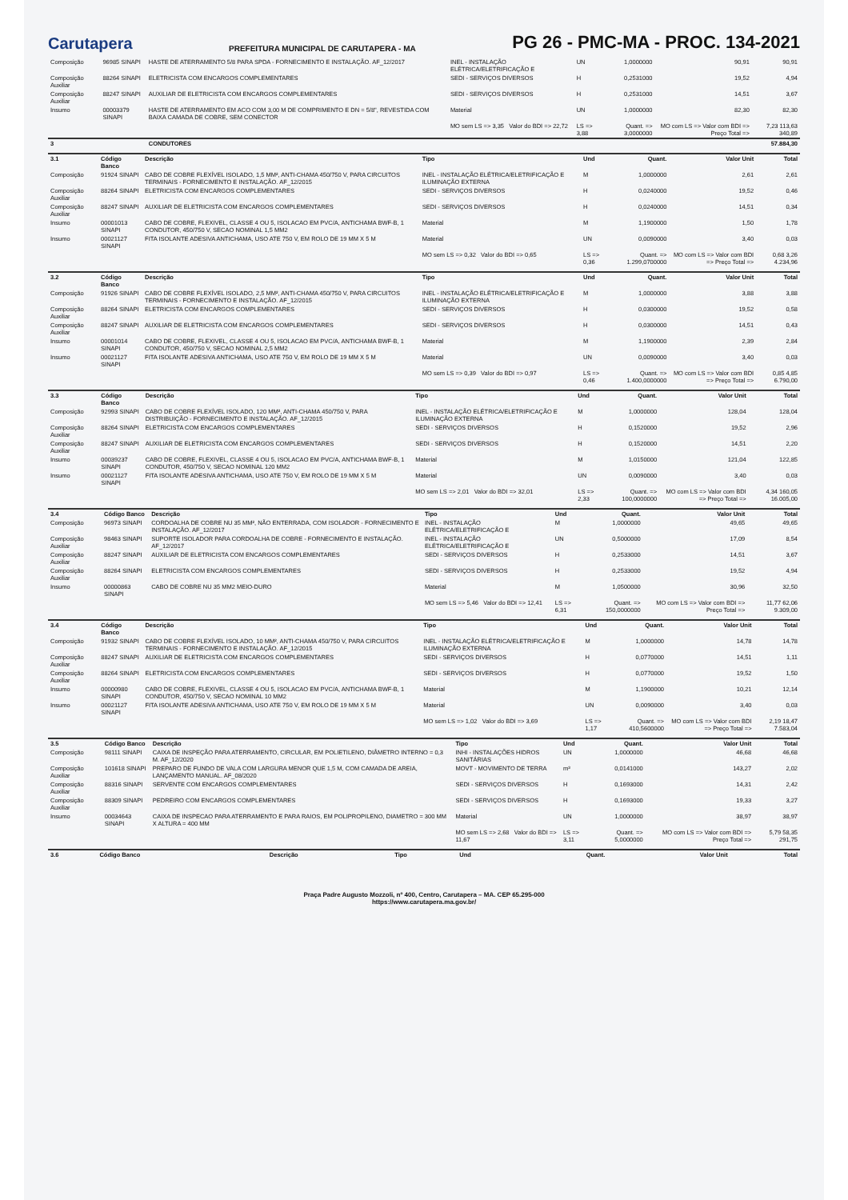Carutapera
PREFEITURA MUNICIPAL DE CARUTAPERA - MA
PG 26 - PMC-MA - PROC. 134-2021
| Composição | 96985 SINAPI | HASTE DE ATERRAMENTO 5/8 PARA SPDA - FORNECIMENTO E INSTALAÇÃO. AF_12/2017 | INEL - INSTALAÇÃO ELÉTRICA/ELETRIFICAÇÃO E | UN | 1,0000000 | 90,91 | 90,91 |
| Composição Auxiliar | 88264 SINAPI | ELETRICISTA COM ENCARGOS COMPLEMENTARES | SEDI - SERVIÇOS DIVERSOS | H | 0,2531000 | 19,52 | 4,94 |
| Composição Auxiliar | 88247 SINAPI | AUXILIAR DE ELETRICISTA COM ENCARGOS COMPLEMENTARES | SEDI - SERVIÇOS DIVERSOS | H | 0,2531000 | 14,51 | 3,67 |
| Insumo | 00003379 SINAPI | HASTE DE ATERRAMENTO EM ACO COM 3,00 M DE COMPRIMENTO E DN = 5/8", REVESTIDA COM BAIXA CAMADA DE COBRE, SEM CONECTOR | Material | UN | 1,0000000 | 82,30 | 82,30 |
| | | | MO sem LS => 3,35 Valor do BDI => 22,72 | LS => 3,88 | Quant. => 3,0000000 | MO com LS => Valor com BDI => Preço Total => | 7,23 113,63 340,89 |
| 3 | | CONDUTORES | | | | | 57.884,30 |
| 3.1 | Código Banco | Descrição | Tipo | Und | Quant. | Valor Unit | Total |
| --- | --- | --- | --- | --- | --- | --- | --- |
| Composição | 91924 SINAPI | CABO DE COBRE FLEXÍVEL ISOLADO, 1,5 MM², ANTI-CHAMA 450/750 V, PARA CIRCUITOS TERMINAIS - FORNECIMENTO E INSTALAÇÃO. AF_12/2015 | INEL - INSTALAÇÃO ELÉTRICA/ELETRIFICAÇÃO E ILUMINAÇÃO EXTERNA | M | 1,0000000 | 2,61 | 2,61 |
| Composição Auxiliar | 88264 SINAPI | ELETRICISTA COM ENCARGOS COMPLEMENTARES | SEDI - SERVIÇOS DIVERSOS | H | 0,0240000 | 19,52 | 0,46 |
| Composição Auxiliar | 88247 SINAPI | AUXILIAR DE ELETRICISTA COM ENCARGOS COMPLEMENTARES | SEDI - SERVIÇOS DIVERSOS | H | 0,0240000 | 14,51 | 0,34 |
| Insumo | 00001013 SINAPI | CABO DE COBRE, FLEXIVEL, CLASSE 4 OU 5, ISOLACAO EM PVC/A, ANTICHAMA BWF-B, 1 CONDUTOR, 450/750 V, SECAO NOMINAL 1,5 MM2 | Material | M | 1,1900000 | 1,50 | 1,78 |
| Insumo | 00021127 SINAPI | FITA ISOLANTE ADESIVA ANTICHAMA, USO ATE 750 V, EM ROLO DE 19 MM X 5 M | Material | UN | 0,0090000 | 3,40 | 0,03 |
| | | | MO sem LS => 0,32 Valor do BDI => 0,65 | LS => 0,36 | Quant. => 1.299,0700000 | MO com LS => Valor com BDI => Preço Total => | 0,68 3,26 4.234,96 |
| 3.2 | Código Banco | Descrição | Tipo | Und | Quant. | Valor Unit | Total |
| --- | --- | --- | --- | --- | --- | --- | --- |
| Composição | 91926 SINAPI | CABO DE COBRE FLEXÍVEL ISOLADO, 2,5 MM², ANTI-CHAMA 450/750 V, PARA CIRCUITOS TERMINAIS - FORNECIMENTO E INSTALAÇÃO. AF_12/2015 | INEL - INSTALAÇÃO ELÉTRICA/ELETRIFICAÇÃO E ILUMINAÇÃO EXTERNA | M | 1,0000000 | 3,88 | 3,88 |
| Composição Auxiliar | 88264 SINAPI | ELETRICISTA COM ENCARGOS COMPLEMENTARES | SEDI - SERVIÇOS DIVERSOS | H | 0,0300000 | 19,52 | 0,58 |
| Composição Auxiliar | 88247 SINAPI | AUXILIAR DE ELETRICISTA COM ENCARGOS COMPLEMENTARES | SEDI - SERVIÇOS DIVERSOS | H | 0,0300000 | 14,51 | 0,43 |
| Insumo | 00001014 SINAPI | CABO DE COBRE, FLEXIVEL, CLASSE 4 OU 5, ISOLACAO EM PVC/A, ANTICHAMA BWF-B, 1 CONDUTOR, 450/750 V, SECAO NOMINAL 2,5 MM2 | Material | M | 1,1900000 | 2,39 | 2,84 |
| Insumo | 00021127 SINAPI | FITA ISOLANTE ADESIVA ANTICHAMA, USO ATE 750 V, EM ROLO DE 19 MM X 5 M | Material | UN | 0,0090000 | 3,40 | 0,03 |
| | | | MO sem LS => 0,39 Valor do BDI => 0,97 | LS => 0,46 | Quant. => 1.400,0000000 | MO com LS => Valor com BDI => Preço Total => | 0,85 4,85 6.790,00 |
| 3.3 | Código Banco | Descrição | Tipo | Und | Quant. | Valor Unit | Total |
| --- | --- | --- | --- | --- | --- | --- | --- |
| Composição | 92993 SINAPI | CABO DE COBRE FLEXÍVEL ISOLADO, 120 MM², ANTI-CHAMA 450/750 V, PARA DISTRIBUIÇÃO - FORNECIMENTO E INSTALAÇÃO. AF_12/2015 | INEL - INSTALAÇÃO ELÉTRICA/ELETRIFICAÇÃO E ILUMINAÇÃO EXTERNA | M | 1,0000000 | 128,04 | 128,04 |
| Composição Auxiliar | 88264 SINAPI | ELETRICISTA COM ENCARGOS COMPLEMENTARES | SEDI - SERVIÇOS DIVERSOS | H | 0,1520000 | 19,52 | 2,96 |
| Composição Auxiliar | 88247 SINAPI | AUXILIAR DE ELETRICISTA COM ENCARGOS COMPLEMENTARES | SEDI - SERVIÇOS DIVERSOS | H | 0,1520000 | 14,51 | 2,20 |
| Insumo | 00039237 SINAPI | CABO DE COBRE, FLEXIVEL, CLASSE 4 OU 5, ISOLACAO EM PVC/A, ANTICHAMA BWF-B, 1 CONDUTOR, 450/750 V, SECAO NOMINAL 120 MM2 | Material | M | 1,0150000 | 121,04 | 122,85 |
| Insumo | 00021127 SINAPI | FITA ISOLANTE ADESIVA ANTICHAMA, USO ATE 750 V, EM ROLO DE 19 MM X 5 M | Material | UN | 0,0090000 | 3,40 | 0,03 |
| | | | MO sem LS => 2,01 Valor do BDI => 32,01 | LS => 2,33 | Quant. => 100,0000000 | MO com LS => Valor com BDI => Preço Total => | 4,34 160,05 16.005,00 |
| 3.4 | Código Banco | Descrição | Tipo | Und | Quant. | Valor Unit | Total |
| --- | --- | --- | --- | --- | --- | --- | --- |
| Composição | 96973 SINAPI | CORDOALHA DE COBRE NU 35 MM², NÃO ENTERRADA, COM ISOLADOR - FORNECIMENTO E INSTALAÇÃO. AF_12/2017 | INEL - INSTALAÇÃO ELÉTRICA/ELETRIFICAÇÃO E | M | 1,0000000 | 49,65 | 49,65 |
| Composição Auxiliar | 98463 SINAPI | SUPORTE ISOLADOR PARA CORDOALHA DE COBRE - FORNECIMENTO E INSTALAÇÃO. AF_12/2017 | INEL - INSTALAÇÃO ELÉTRICA/ELETRIFICAÇÃO E | UN | 0,5000000 | 17,09 | 8,54 |
| Composição Auxiliar | 88247 SINAPI | AUXILIAR DE ELETRICISTA COM ENCARGOS COMPLEMENTARES | SEDI - SERVIÇOS DIVERSOS | H | 0,2533000 | 14,51 | 3,67 |
| Composição Auxiliar | 88264 SINAPI | ELETRICISTA COM ENCARGOS COMPLEMENTARES | SEDI - SERVIÇOS DIVERSOS | H | 0,2533000 | 19,52 | 4,94 |
| Insumo | 00000863 SINAPI | CABO DE COBRE NU 35 MM2 MEIO-DURO | Material | M | 1,0500000 | 30,96 | 32,50 |
| | | | MO sem LS => 5,46 Valor do BDI => 12,41 | LS => 6,31 | Quant. => 150,0000000 | MO com LS => Valor com BDI => Preço Total => | 11,77 62,06 9.309,00 |
| 3.4 | Código Banco | Descrição | Tipo | Und | Quant. | Valor Unit | Total |
| --- | --- | --- | --- | --- | --- | --- | --- |
| Composição | 91932 SINAPI | CABO DE COBRE FLEXÍVEL ISOLADO, 10 MM², ANTI-CHAMA 450/750 V, PARA CIRCUITOS TERMINAIS - FORNECIMENTO E INSTALAÇÃO. AF_12/2015 | INEL - INSTALAÇÃO ELÉTRICA/ELETRIFICAÇÃO E ILUMINAÇÃO EXTERNA | M | 1,0000000 | 14,78 | 14,78 |
| Composição Auxiliar | 88247 SINAPI | AUXILIAR DE ELETRICISTA COM ENCARGOS COMPLEMENTARES | SEDI - SERVIÇOS DIVERSOS | H | 0,0770000 | 14,51 | 1,11 |
| Composição Auxiliar | 88264 SINAPI | ELETRICISTA COM ENCARGOS COMPLEMENTARES | SEDI - SERVIÇOS DIVERSOS | H | 0,0770000 | 19,52 | 1,50 |
| Insumo | 00000980 SINAPI | CABO DE COBRE, FLEXIVEL, CLASSE 4 OU 5, ISOLACAO EM PVC/A, ANTICHAMA BWF-B, 1 CONDUTOR, 450/750 V, SECAO NOMINAL 10 MM2 | Material | M | 1,1900000 | 10,21 | 12,14 |
| Insumo | 00021127 SINAPI | FITA ISOLANTE ADESIVA ANTICHAMA, USO ATE 750 V, EM ROLO DE 19 MM X 5 M | Material | UN | 0,0090000 | 3,40 | 0,03 |
| | | | MO sem LS => 1,02 Valor do BDI => 3,69 | LS => 1,17 | Quant. => 410,5600000 | MO com LS => Valor com BDI => Preço Total => | 2,19 18,47 7.583,04 |
| 3.5 | Código Banco | Descrição | Tipo | Und | Quant. | Valor Unit | Total |
| --- | --- | --- | --- | --- | --- | --- | --- |
| Composição | 98111 SINAPI | CAIXA DE INSPEÇÃO PARA ATERRAMENTO, CIRCULAR, EM POLIETILENO, DIÂMETRO INTERNO = 0,3 M. AF_12/2020 | INHI - INSTALAÇÕES HIDROS SANITÁRIAS | UN | 1,0000000 | 46,68 | 46,68 |
| Composição Auxiliar | 101618 SINAPI | PREPARO DE FUNDO DE VALA COM LARGURA MENOR QUE 1,5 M, COM CAMADA DE AREIA, LANÇAMENTO MANUAL. AF_08/2020 | MOVT - MOVIMENTO DE TERRA | m³ | 0,0141000 | 143,27 | 2,02 |
| Composição Auxiliar | 88316 SINAPI | SERVENTE COM ENCARGOS COMPLEMENTARES | SEDI - SERVIÇOS DIVERSOS | H | 0,1693000 | 14,31 | 2,42 |
| Composição Auxiliar | 88309 SINAPI | PEDREIRO COM ENCARGOS COMPLEMENTARES | SEDI - SERVIÇOS DIVERSOS | H | 0,1693000 | 19,33 | 3,27 |
| Insumo | 00034643 SINAPI | CAIXA DE INSPECAO PARA ATERRAMENTO E PARA RAIOS, EM POLIPROPILENO, DIAMETRO = 300 MM X ALTURA = 400 MM | Material | UN | 1,0000000 | 38,97 | 38,97 |
| | | | MO sem LS => 2,68 Valor do BDI => 11,67 | LS => 3,11 | Quant. => 5,0000000 | MO com LS => Valor com BDI => Preço Total => | 5,79 58,35 291,75 |
| 3.6 | Código Banco | Descrição | Tipo | Und | Quant. | Valor Unit | Total |
| --- | --- | --- | --- | --- | --- | --- | --- |
Praça Padre Augusto Mozzoli, nº 400, Centro, Carutapera – MA. CEP 65.295-000
https://www.carutapera.ma.gov.br/